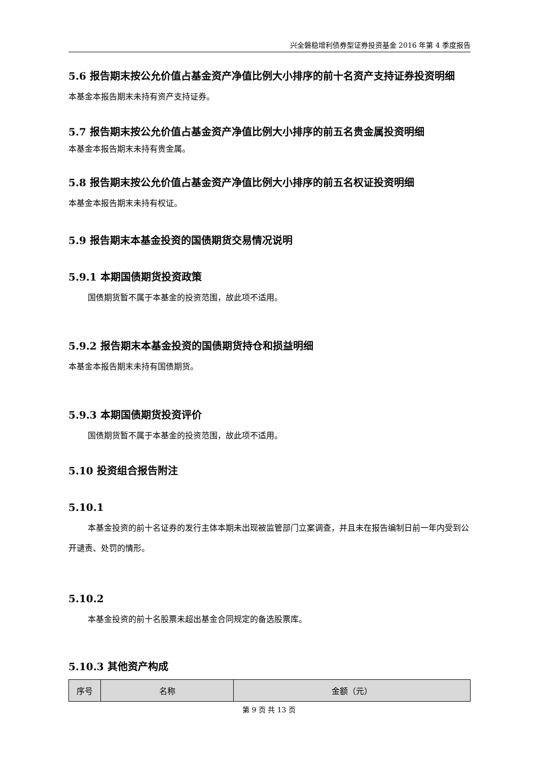兴全磐稳增利债券型证券投资基金 2016 年第 4 季度报告
5.6 报告期末按公允价值占基金资产净值比例大小排序的前十名资产支持证券投资明细
本基金本报告期末未持有资产支持证券。
5.7 报告期末按公允价值占基金资产净值比例大小排序的前五名贵金属投资明细
本基金本报告期末未持有贵金属。
5.8 报告期末按公允价值占基金资产净值比例大小排序的前五名权证投资明细
本基金本报告期末未持有权证。
5.9 报告期末本基金投资的国债期货交易情况说明
5.9.1 本期国债期货投资政策
国债期货暂不属于本基金的投资范围，故此项不适用。
5.9.2 报告期末本基金投资的国债期货持仓和损益明细
本基金本报告期末未持有国债期货。
5.9.3 本期国债期货投资评价
国债期货暂不属于本基金的投资范围，故此项不适用。
5.10 投资组合报告附注
5.10.1
本基金投资的前十名证券的发行主体本期未出现被监管部门立案调查，并且未在报告编制日前一年内受到公开谴责、处罚的情形。
5.10.2
本基金投资的前十名股票未超出基金合同规定的备选股票库。
5.10.3 其他资产构成
| 序号 | 名称 | 金额（元） |
| --- | --- | --- |
第 9 页 共 13 页